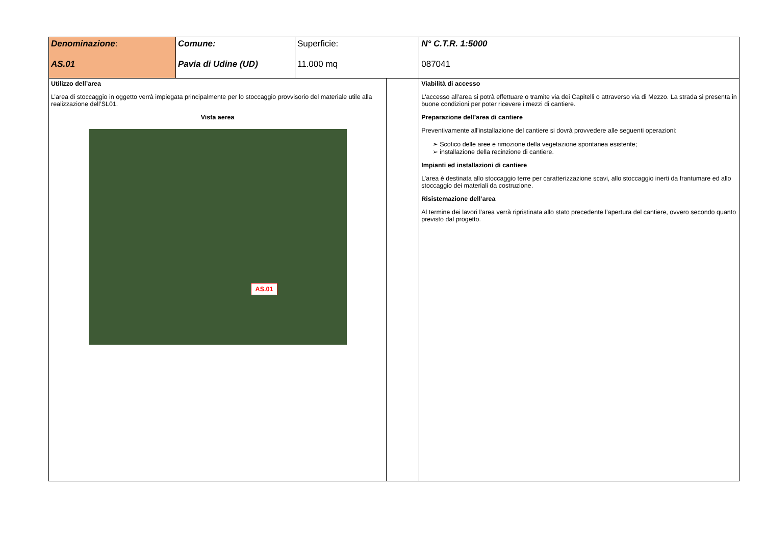| Denominazione : AS.01 | Comune: Pavia di Udine (UD) | Superficie: 11.000 mq | | N° C.T.R. 1:5000 087041 |
| Utilizzo dell’area L’area di stoccaggio in oggetto verrà impiegata principalmente per lo stoccaggio provvisorio del materiale utile alla realizzazione dell’SL01. Vista aerea AS.01 | | | | Viabilità di accesso L'accesso all’area si potrà effettuare o tramite via dei Capitelli o attraverso via di Mezzo. La strada si presenta in buone condizioni per poter ricevere i mezzi di cantiere. Preparazione dell’area di cantiere Preventivamente all'installazione del cantiere si dovrà provvedere alle seguenti operazioni: ➢ Scotico delle aree e rimozione della vegetazione spontanea esistente; ➢ installazione della recinzione di cantiere. Impianti ed installazioni di cantiere L’area è destinata allo stoccaggio terre per caratterizzazione scavi, allo stoccaggio inerti da frantumare ed allo stoccaggio dei materiali da costruzione. Risistemazione dell’area Al termine dei lavori l’area verrà ripristinata allo stato precedente l’apertura del cantiere, ovvero secondo quanto previsto dal progetto. |